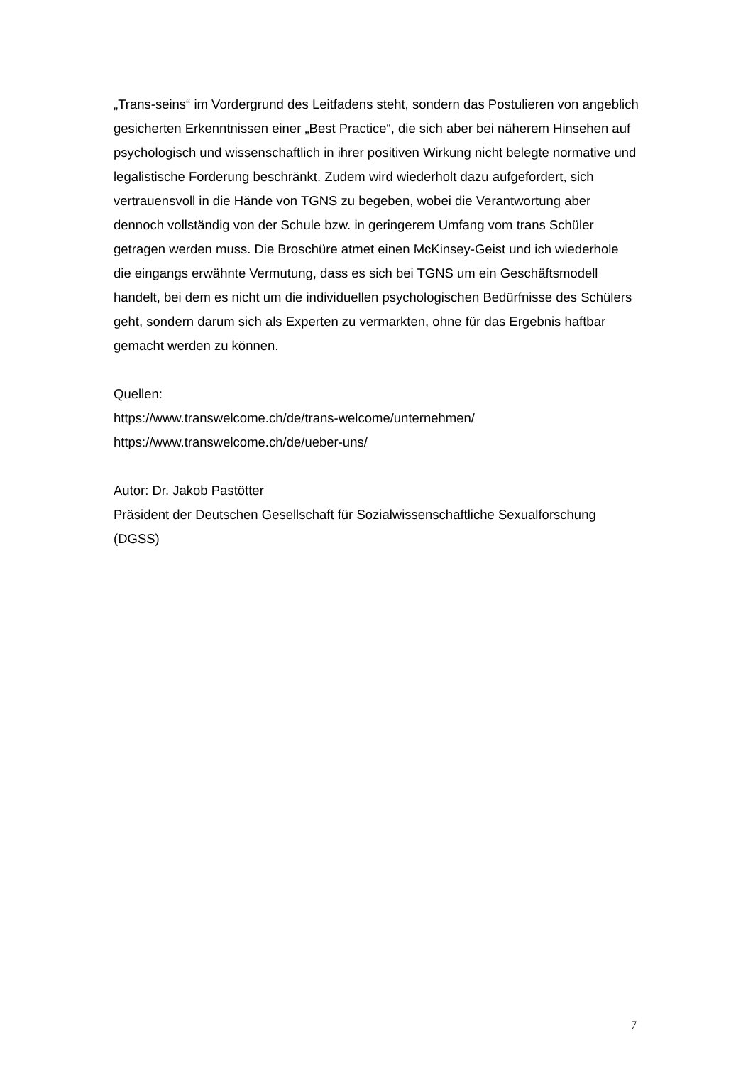„Trans-seins“ im Vordergrund des Leitfadens steht, sondern das Postulieren von angeblich gesicherten Erkenntnissen einer „Best Practice“, die sich aber bei näherem Hinsehen auf psychologisch und wissenschaftlich in ihrer positiven Wirkung nicht belegte normative und legalistische Forderung beschränkt. Zudem wird wiederholt dazu aufgefordert, sich vertrauensvoll in die Hände von TGNS zu begeben, wobei die Verantwortung aber dennoch vollständig von der Schule bzw. in geringerem Umfang vom trans Schüler getragen werden muss. Die Broschüre atmet einen McKinsey-Geist und ich wiederhole die eingangs erwähnte Vermutung, dass es sich bei TGNS um ein Geschäftsmodell handelt, bei dem es nicht um die individuellen psychologischen Bedürfnisse des Schülers geht, sondern darum sich als Experten zu vermarkten, ohne für das Ergebnis haftbar gemacht werden zu können.
Quellen:
https://www.transwelcome.ch/de/trans-welcome/unternehmen/
https://www.transwelcome.ch/de/ueber-uns/
Autor: Dr. Jakob Pastötter
Präsident der Deutschen Gesellschaft für Sozialwissenschaftliche Sexualforschung (DGSS)
7